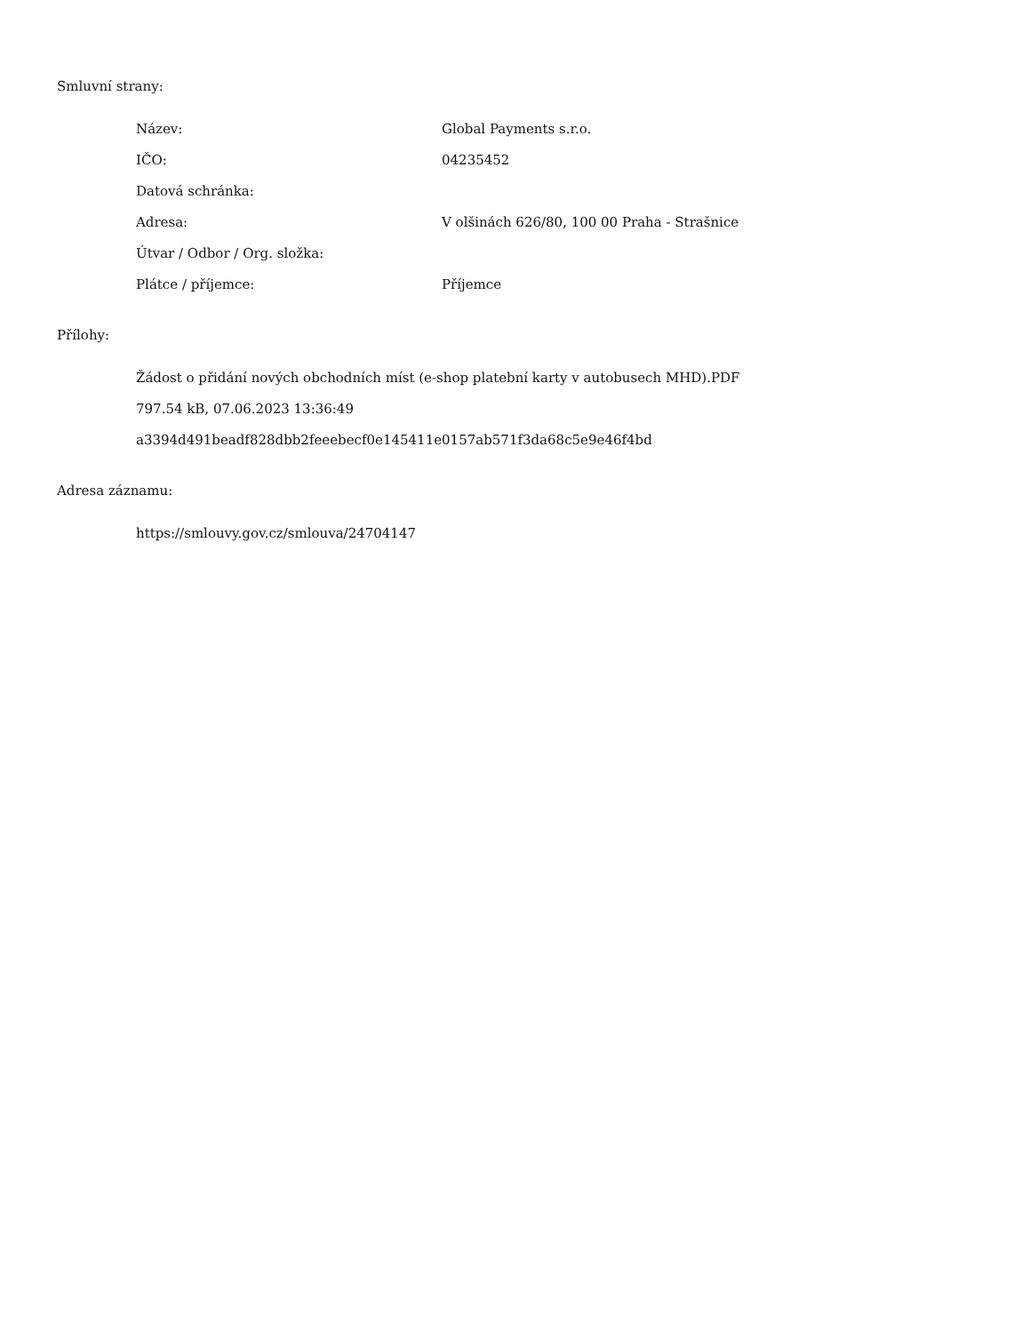Smluvní strany:
| Název: | Global Payments s.r.o. |
| IČO: | 04235452 |
| Datová schránka: | |
| Adresa: | V olšinách 626/80, 100 00 Praha - Strašnice |
| Útvar / Odbor / Org. složka: | |
| Plátce / příjemce: | Příjemce |
Přílohy:
Žádost o přidání nových obchodních míst (e-shop platební karty v autobusech MHD).PDF
797.54 kB, 07.06.2023 13:36:49
a3394d491beadf828dbb2feeebecf0e145411e0157ab571f3da68c5e9e46f4bd
Adresa záznamu:
https://smlouvy.gov.cz/smlouva/24704147